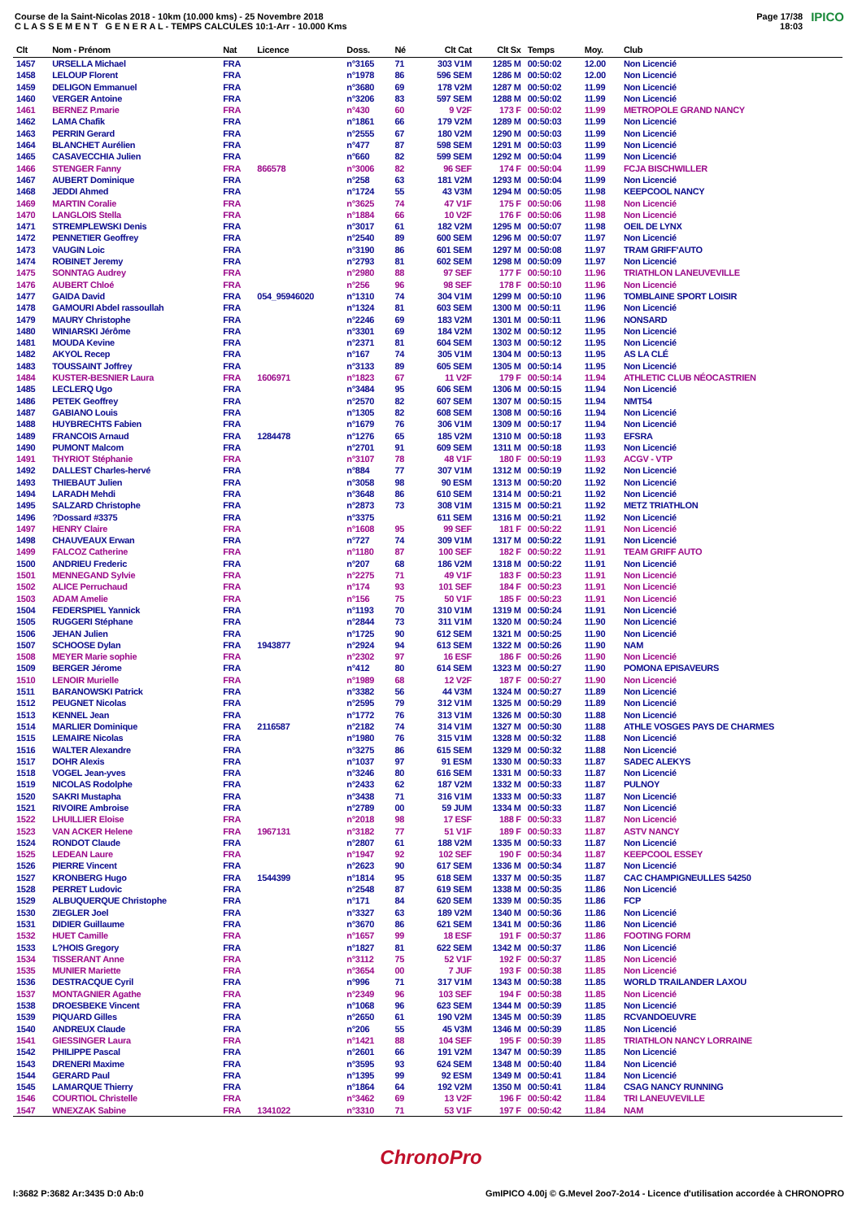Course de la Saint-Nicolas 2018 - 10km (10.000 kms) - 25 Novembre 2018
C L A S S E M E N T G E N E R A L - TEMPS CALCULES 10:1-Arr - 10.000 Kms
Page 17/38
18:03
IPICO
| Clt | Nom - Prénom | Nat | Licence | Doss. | Né | Clt Cat | Clt Sx | Temps | Moy. | Club |
| --- | --- | --- | --- | --- | --- | --- | --- | --- | --- | --- |
| 1457 | URSELLA Michael | FRA | | n°3165 | 71 | 303 V1M | 1285 M | 00:50:02 | 12.00 | Non Licencié |
| 1458 | LELOUP Florent | FRA | | n°1978 | 86 | 596 SEM | 1286 M | 00:50:02 | 12.00 | Non Licencié |
| 1459 | DELIGON Emmanuel | FRA | | n°3680 | 69 | 178 V2M | 1287 M | 00:50:02 | 11.99 | Non Licencié |
| 1460 | VERGER Antoine | FRA | | n°3206 | 83 | 597 SEM | 1288 M | 00:50:02 | 11.99 | Non Licencié |
| 1461 | BERNEZ P.marie | FRA | | n°430 | 60 | 9 V2F | 173 F | 00:50:02 | 11.99 | METROPOLE GRAND NANCY |
| 1462 | LAMA Chafik | FRA | | n°1861 | 66 | 179 V2M | 1289 M | 00:50:03 | 11.99 | Non Licencié |
| 1463 | PERRIN Gerard | FRA | | n°2555 | 67 | 180 V2M | 1290 M | 00:50:03 | 11.99 | Non Licencié |
| 1464 | BLANCHET Aurélien | FRA | | n°477 | 87 | 598 SEM | 1291 M | 00:50:03 | 11.99 | Non Licencié |
| 1465 | CASAVECCHIA Julien | FRA | | n°660 | 82 | 599 SEM | 1292 M | 00:50:04 | 11.99 | Non Licencié |
| 1466 | STENGER Fanny | FRA | 866578 | n°3006 | 82 | 96 SEF | 174 F | 00:50:04 | 11.99 | FCJA BISCHWILLER |
| 1467 | AUBERT Dominique | FRA | | n°258 | 63 | 181 V2M | 1293 M | 00:50:04 | 11.99 | Non Licencié |
| 1468 | JEDDI Ahmed | FRA | | n°1724 | 55 | 43 V3M | 1294 M | 00:50:05 | 11.98 | KEEPCOOL NANCY |
| 1469 | MARTIN Coralie | FRA | | n°3625 | 74 | 47 V1F | 175 F | 00:50:06 | 11.98 | Non Licencié |
| 1470 | LANGLOIS Stella | FRA | | n°1884 | 66 | 10 V2F | 176 F | 00:50:06 | 11.98 | Non Licencié |
| 1471 | STREMPLEWSKI Denis | FRA | | n°3017 | 61 | 182 V2M | 1295 M | 00:50:07 | 11.98 | OEIL DE LYNX |
| 1472 | PENNETIER Geoffrey | FRA | | n°2540 | 89 | 600 SEM | 1296 M | 00:50:07 | 11.97 | Non Licencié |
| 1473 | VAUGIN Loic | FRA | | n°3190 | 86 | 601 SEM | 1297 M | 00:50:08 | 11.97 | TRAM GRIFF'AUTO |
| 1474 | ROBINET Jeremy | FRA | | n°2793 | 81 | 602 SEM | 1298 M | 00:50:09 | 11.97 | Non Licencié |
| 1475 | SONNTAG Audrey | FRA | | n°2980 | 88 | 97 SEF | 177 F | 00:50:10 | 11.96 | TRIATHLON LANEUVEVILLE |
| 1476 | AUBERT Chloé | FRA | | n°256 | 96 | 98 SEF | 178 F | 00:50:10 | 11.96 | Non Licencié |
| 1477 | GAIDA David | FRA | 054_95946020 | n°1310 | 74 | 304 V1M | 1299 M | 00:50:10 | 11.96 | TOMBLAINE SPORT LOISIR |
| 1478 | GAMOURI Abdel rassoullah | FRA | | n°1324 | 81 | 603 SEM | 1300 M | 00:50:11 | 11.96 | Non Licencié |
| 1479 | MAURY Christophe | FRA | | n°2246 | 69 | 183 V2M | 1301 M | 00:50:11 | 11.96 | NONSARD |
| 1480 | WINIARSKI Jérôme | FRA | | n°3301 | 69 | 184 V2M | 1302 M | 00:50:12 | 11.95 | Non Licencié |
| 1481 | MOUDA Kevine | FRA | | n°2371 | 81 | 604 SEM | 1303 M | 00:50:12 | 11.95 | Non Licencié |
| 1482 | AKYOL Recep | FRA | | n°167 | 74 | 305 V1M | 1304 M | 00:50:13 | 11.95 | AS LA CLÉ |
| 1483 | TOUSSAINT Joffrey | FRA | | n°3133 | 89 | 605 SEM | 1305 M | 00:50:14 | 11.95 | Non Licencié |
| 1484 | KUSTER-BESNIER Laura | FRA | 1606971 | n°1823 | 67 | 11 V2F | 179 F | 00:50:14 | 11.94 | ATHLETIC CLUB NÉOCASTRIEN |
| 1485 | LECLERQ Ugo | FRA | | n°3484 | 95 | 606 SEM | 1306 M | 00:50:15 | 11.94 | Non Licencié |
| 1486 | PETEK Geoffrey | FRA | | n°2570 | 82 | 607 SEM | 1307 M | 00:50:15 | 11.94 | NMT54 |
| 1487 | GABIANO Louis | FRA | | n°1305 | 82 | 608 SEM | 1308 M | 00:50:16 | 11.94 | Non Licencié |
| 1488 | HUYBRECHTS Fabien | FRA | | n°1679 | 76 | 306 V1M | 1309 M | 00:50:17 | 11.94 | Non Licencié |
| 1489 | FRANCOIS Arnaud | FRA | 1284478 | n°1276 | 65 | 185 V2M | 1310 M | 00:50:18 | 11.93 | EFSRA |
| 1490 | PUMONT Malcom | FRA | | n°2701 | 91 | 609 SEM | 1311 M | 00:50:18 | 11.93 | Non Licencié |
| 1491 | THYRIOT Stéphanie | FRA | | n°3107 | 78 | 48 V1F | 180 F | 00:50:19 | 11.93 | ACGV - VTP |
| 1492 | DALLEST Charles-hervé | FRA | | n°884 | 77 | 307 V1M | 1312 M | 00:50:19 | 11.92 | Non Licencié |
| 1493 | THIEBAUT Julien | FRA | | n°3058 | 98 | 90 ESM | 1313 M | 00:50:20 | 11.92 | Non Licencié |
| 1494 | LARADH Mehdi | FRA | | n°3648 | 86 | 610 SEM | 1314 M | 00:50:21 | 11.92 | Non Licencié |
| 1495 | SALZARD Christophe | FRA | | n°2873 | 73 | 308 V1M | 1315 M | 00:50:21 | 11.92 | METZ TRIATHLON |
| 1496 | ?Dossard #3375 | FRA | | n°3375 | | 611 SEM | 1316 M | 00:50:21 | 11.92 | Non Licencié |
| 1497 | HENRY Claire | FRA | | n°1608 | 95 | 99 SEF | 181 F | 00:50:22 | 11.91 | Non Licencié |
| 1498 | CHAUVEAUX Erwan | FRA | | n°727 | 74 | 309 V1M | 1317 M | 00:50:22 | 11.91 | Non Licencié |
| 1499 | FALCOZ Catherine | FRA | | n°1180 | 87 | 100 SEF | 182 F | 00:50:22 | 11.91 | TEAM GRIFF AUTO |
| 1500 | ANDRIEU Frederic | FRA | | n°207 | 68 | 186 V2M | 1318 M | 00:50:22 | 11.91 | Non Licencié |
| 1501 | MENNEGAND Sylvie | FRA | | n°2275 | 71 | 49 V1F | 183 F | 00:50:23 | 11.91 | Non Licencié |
| 1502 | ALICE Perruchaud | FRA | | n°174 | 93 | 101 SEF | 184 F | 00:50:23 | 11.91 | Non Licencié |
| 1503 | ADAM Amelie | FRA | | n°156 | 75 | 50 V1F | 185 F | 00:50:23 | 11.91 | Non Licencié |
| 1504 | FEDERSPIEL Yannick | FRA | | n°1193 | 70 | 310 V1M | 1319 M | 00:50:24 | 11.91 | Non Licencié |
| 1505 | RUGGERI Stéphane | FRA | | n°2844 | 73 | 311 V1M | 1320 M | 00:50:24 | 11.90 | Non Licencié |
| 1506 | JEHAN Julien | FRA | | n°1725 | 90 | 612 SEM | 1321 M | 00:50:25 | 11.90 | Non Licencié |
| 1507 | SCHOOSE Dylan | FRA | 1943877 | n°2924 | 94 | 613 SEM | 1322 M | 00:50:26 | 11.90 | NAM |
| 1508 | MEYER Marie sophie | FRA | | n°2302 | 97 | 16 ESF | 186 F | 00:50:26 | 11.90 | Non Licencié |
| 1509 | BERGER Jérome | FRA | | n°412 | 80 | 614 SEM | 1323 M | 00:50:27 | 11.90 | POMONA EPISAVEURS |
| 1510 | LENOIR Murielle | FRA | | n°1989 | 68 | 12 V2F | 187 F | 00:50:27 | 11.90 | Non Licencié |
| 1511 | BARANOWSKI Patrick | FRA | | n°3382 | 56 | 44 V3M | 1324 M | 00:50:27 | 11.89 | Non Licencié |
| 1512 | PEUGNET Nicolas | FRA | | n°2595 | 79 | 312 V1M | 1325 M | 00:50:29 | 11.89 | Non Licencié |
| 1513 | KENNEL Jean | FRA | | n°1772 | 76 | 313 V1M | 1326 M | 00:50:30 | 11.88 | Non Licencié |
| 1514 | MARLIER Dominique | FRA | 2116587 | n°2182 | 74 | 314 V1M | 1327 M | 00:50:30 | 11.88 | ATHLE VOSGES PAYS DE CHARMES |
| 1515 | LEMAIRE Nicolas | FRA | | n°1980 | 76 | 315 V1M | 1328 M | 00:50:32 | 11.88 | Non Licencié |
| 1516 | WALTER Alexandre | FRA | | n°3275 | 86 | 615 SEM | 1329 M | 00:50:32 | 11.88 | Non Licencié |
| 1517 | DOHR Alexis | FRA | | n°1037 | 97 | 91 ESM | 1330 M | 00:50:33 | 11.87 | SADEC ALEKYS |
| 1518 | VOGEL Jean-yves | FRA | | n°3246 | 80 | 616 SEM | 1331 M | 00:50:33 | 11.87 | Non Licencié |
| 1519 | NICOLAS Rodolphe | FRA | | n°2433 | 62 | 187 V2M | 1332 M | 00:50:33 | 11.87 | PULNOY |
| 1520 | SAKRI Mustapha | FRA | | n°3438 | 71 | 316 V1M | 1333 M | 00:50:33 | 11.87 | Non Licencié |
| 1521 | RIVOIRE Ambroise | FRA | | n°2789 | 00 | 59 JUM | 1334 M | 00:50:33 | 11.87 | Non Licencié |
| 1522 | LHUILLIER Eloise | FRA | | n°2018 | 98 | 17 ESF | 188 F | 00:50:33 | 11.87 | Non Licencié |
| 1523 | VAN ACKER Helene | FRA | 1967131 | n°3182 | 77 | 51 V1F | 189 F | 00:50:33 | 11.87 | ASTV NANCY |
| 1524 | RONDOT Claude | FRA | | n°2807 | 61 | 188 V2M | 1335 M | 00:50:33 | 11.87 | Non Licencié |
| 1525 | LEDEAN Laure | FRA | | n°1947 | 92 | 102 SEF | 190 F | 00:50:34 | 11.87 | KEEPCOOL ESSEY |
| 1526 | PIERRE Vincent | FRA | | n°2623 | 90 | 617 SEM | 1336 M | 00:50:34 | 11.87 | Non Licencié |
| 1527 | KRONBERG Hugo | FRA | 1544399 | n°1814 | 95 | 618 SEM | 1337 M | 00:50:35 | 11.87 | CAC CHAMPIGNEULLES 54250 |
| 1528 | PERRET Ludovic | FRA | | n°2548 | 87 | 619 SEM | 1338 M | 00:50:35 | 11.86 | Non Licencié |
| 1529 | ALBUQUERQUE Christophe | FRA | | n°171 | 84 | 620 SEM | 1339 M | 00:50:35 | 11.86 | FCP |
| 1530 | ZIEGLER Joel | FRA | | n°3327 | 63 | 189 V2M | 1340 M | 00:50:36 | 11.86 | Non Licencié |
| 1531 | DIDIER Guillaume | FRA | | n°3670 | 86 | 621 SEM | 1341 M | 00:50:36 | 11.86 | Non Licencié |
| 1532 | HUET Camille | FRA | | n°1657 | 99 | 18 ESF | 191 F | 00:50:37 | 11.86 | FOOTING FORM |
| 1533 | L?HOIS Gregory | FRA | | n°1827 | 81 | 622 SEM | 1342 M | 00:50:37 | 11.86 | Non Licencié |
| 1534 | TISSERANT Anne | FRA | | n°3112 | 75 | 52 V1F | 192 F | 00:50:37 | 11.85 | Non Licencié |
| 1535 | MUNIER Mariette | FRA | | n°3654 | 00 | 7 JUF | 193 F | 00:50:38 | 11.85 | Non Licencié |
| 1536 | DESTRACQUE Cyril | FRA | | n°996 | 71 | 317 V1M | 1343 M | 00:50:38 | 11.85 | WORLD TRAILANDER LAXOU |
| 1537 | MONTAGNIER Agathe | FRA | | n°2349 | 96 | 103 SEF | 194 F | 00:50:38 | 11.85 | Non Licencié |
| 1538 | DROESBEKE Vincent | FRA | | n°1068 | 96 | 623 SEM | 1344 M | 00:50:39 | 11.85 | Non Licencié |
| 1539 | PIQUARD Gilles | FRA | | n°2650 | 61 | 190 V2M | 1345 M | 00:50:39 | 11.85 | RCVANDOEUVRE |
| 1540 | ANDREUX Claude | FRA | | n°206 | 55 | 45 V3M | 1346 M | 00:50:39 | 11.85 | Non Licencié |
| 1541 | GIESSINGER Laura | FRA | | n°1421 | 88 | 104 SEF | 195 F | 00:50:39 | 11.85 | TRIATHLON NANCY LORRAINE |
| 1542 | PHILIPPE Pascal | FRA | | n°2601 | 66 | 191 V2M | 1347 M | 00:50:39 | 11.85 | Non Licencié |
| 1543 | DRENERI Maxime | FRA | | n°3595 | 93 | 624 SEM | 1348 M | 00:50:40 | 11.84 | Non Licencié |
| 1544 | GERARD Paul | FRA | | n°1395 | 99 | 92 ESM | 1349 M | 00:50:41 | 11.84 | Non Licencié |
| 1545 | LAMARQUE Thierry | FRA | | n°1864 | 64 | 192 V2M | 1350 M | 00:50:41 | 11.84 | CSAG NANCY RUNNING |
| 1546 | COURTIOL Christelle | FRA | | n°3462 | 69 | 13 V2F | 196 F | 00:50:42 | 11.84 | TRI LANEUVEVILLE |
| 1547 | WNEXZAK Sabine | FRA | 1341022 | n°3310 | 71 | 53 V1F | 197 F | 00:50:42 | 11.84 | NAM |
ChronoPro
I:3682 P:3682 Ar:3435 D:0 Ab:0 GmIPICO 4.00j © G.Mevel 2oo7-2o14 - Licence d'utilisation accordée à CHRONOPRO